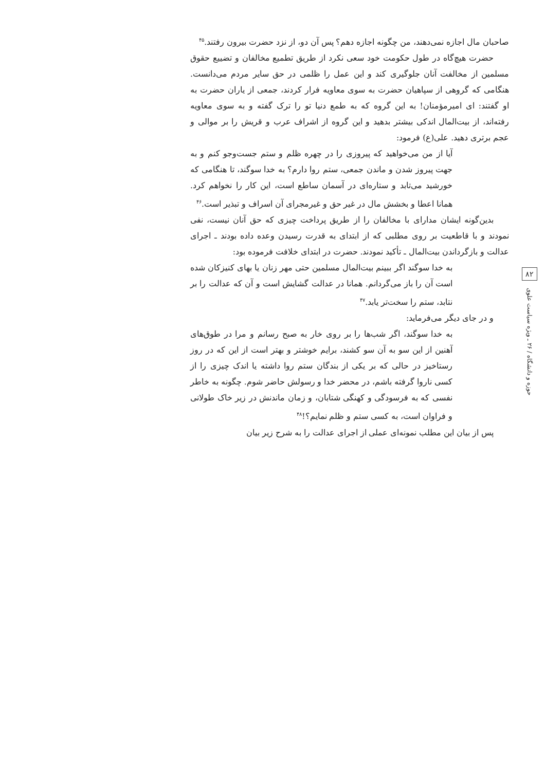۸۲
حوزه و دانشگاه / ۲۶ ـ ویژه سیاست علوی
صاحبان مال اجازه نمی‌دهند، من چگونه اجازه دهم؟ پس آن دو، از نزد حضرت بیرون رفتند.<sup>۴۵</sup>
حضرت هیچ‌گاه در طول حکومت خود سعی نکرد از طریق تطمیع مخالفان و تضییع حقوق مسلمین از مخالفت آنان جلوگیری کند و این عمل را ظلمی در حق سایر مردم می‌دانست. هنگامی که گروهی از سپاهیان حضرت به سوی معاویه فرار کردند، جمعی از یاران حضرت به او گفتند: ای امیرمؤمنان! به این گروه که به طمع دنیا تو را ترک گفته و به سوی معاویه رفته‌اند، از بیت‌المال اندکی بیشتر بدهید و این گروه از اشراف عرب و قریش را بر موالی و عجم برتری دهید. علی(ع) فرمود:
آیا از من می‌خواهید که پیروزی را در چهره ظلم و ستم جست‌وجو کنم و به جهت پیروز شدن و ماندن جمعی، ستم روا دارم؟ به خدا سوگند، تا هنگامی که خورشید می‌تابد و ستاره‌ای در آسمان ساطع است، این کار را نخواهم کرد. همانا اعطا و بخشش مال در غیر حق و غیرمجرای آن اسراف و تبذیر است.<sup>۴۶</sup>
بدین‌گونه ایشان مدارای با مخالفان را از طریق پرداخت چیزی که حق آنان نیست، نفی نمودند و با قاطعیت بر روی مطلبی که از ابتدای به قدرت رسیدن وعده داده بودند ـ اجرای عدالت و بازگرداندن بیت‌المال ـ تأکید نمودند. حضرت در ابتدای خلافت فرموده بود:
به خدا سوگند اگر ببینم بیت‌المال مسلمین حتی مهر زنان یا بهای کنیزکان شده است آن را باز می‌گردانم. همانا در عدالت گشایش است و آن که عدالت را بر نتابد، ستم را سخت‌تر یابد.<sup>۴۷</sup>
و در جای دیگر می‌فرماید:
به خدا سوگند، اگر شب‌ها را بر روی خار به صبح رسانم و مرا در طوق‌های آهنین از این سو به آن سو کشند، برایم خوشتر و بهتر است از این که در روز رستاخیز در حالی که بر یکی از بندگان ستم روا داشته یا اندک چیزی را از کسی ناروا گرفته باشم، در محضر خدا و رسولش حاضر شوم. چگونه به خاطر نفسی که به فرسودگی و کهنگی شتابان، و زمان ماندنش در زیر خاک طولانی و فراوان است، به کسی ستم و ظلم نمایم؟!<sup>۴۸</sup>
پس از بیان این مطلب نمونه‌ای عملی از اجرای عدالت را به شرح زیر بیان